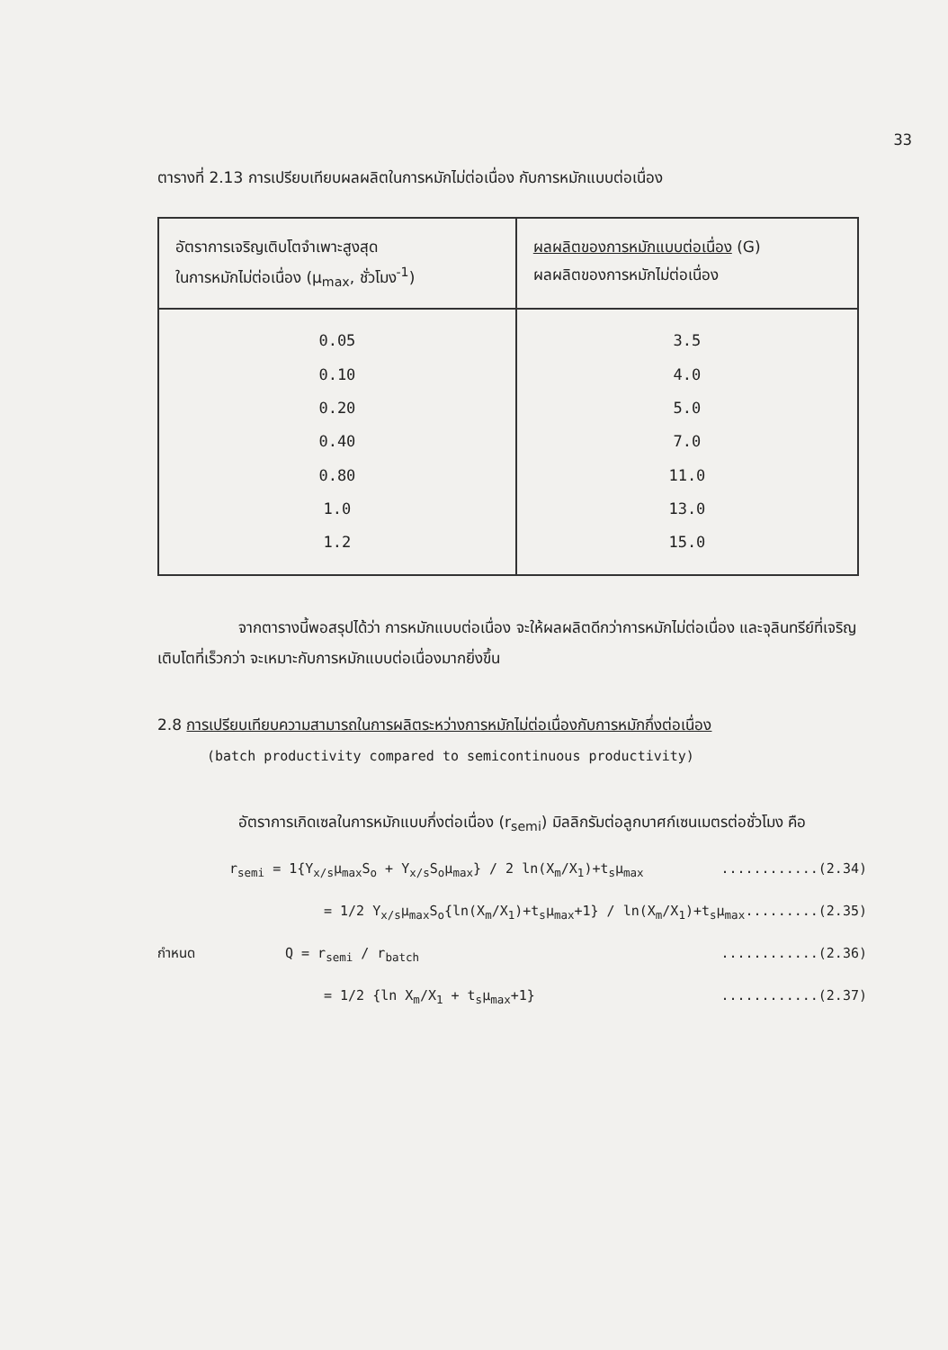33
ตารางที่ 2.13 การเปรียบเทียบผลผลิตในการหมักไม่ต่อเนื่อง กับการหมักแบบต่อเนื่อง
| อัตราการเจริญเติบโตจำเพาะสูงสุด ในการหมักไม่ต่อเนื่อง (μ<sub>max</sub>, ชั่วโมง<sup>-1</sup>) | ผลผลิตของการหมักแบบต่อเนื่อง (G) ผลผลิตของการหมักไม่ต่อเนื่อง |
| --- | --- |
| 0.05 0.10 0.20 0.40 0.80 1.0 1.2 | 3.5 4.0 5.0 7.0 11.0 13.0 15.0 |
จากตารางนี้พอสรุปได้ว่า การหมักแบบต่อเนื่อง จะให้ผลผลิตดีกว่าการหมักไม่ต่อเนื่อง และจุลินทรีย์ที่เจริญเติบโตที่เร็วกว่า จะเหมาะกับการหมักแบบต่อเนื่องมากยิ่งขึ้น
2.8 การเปรียบเทียบความสามารถในการผลิตระหว่างการหมักไม่ต่อเนื่องกับการหมักกึ่งต่อเนื่อง
(batch productivity compared to semicontinuous productivity)
อัตราการเกิดเซลในการหมักแบบกึ่งต่อเนื่อง (r<sub>semi</sub>) มิลลิกรัมต่อลูกบาศก์เซนเมตรต่อชั่วโมง คือ
r<sub>semi</sub> = 1{Y<sub>x/s</sub>μ<sub>max</sub>S<sub>o</sub> + Y<sub>x/s</sub>S<sub>o</sub>μ<sub>max</sub>} / 2 ln(X<sub>m</sub>/X<sub>1</sub>)+t<sub>s</sub>μ<sub>max</sub>............(2.34)
= 1/2 Y<sub>x/s</sub>μ<sub>max</sub>S<sub>o</sub>{ln(X<sub>m</sub>/X<sub>1</sub>)+t<sub>s</sub>μ<sub>max</sub>+1} / ln(X<sub>m</sub>/X<sub>1</sub>)+t<sub>s</sub>μ<sub>max</sub>.........(2.35)
กำหนด Q = r<sub>semi</sub> / r<sub>batch</sub>............(2.36)
= 1/2 {ln X<sub>m</sub>/X<sub>1</sub> + t<sub>s</sub>μ<sub>max</sub>+1}............(2.37)